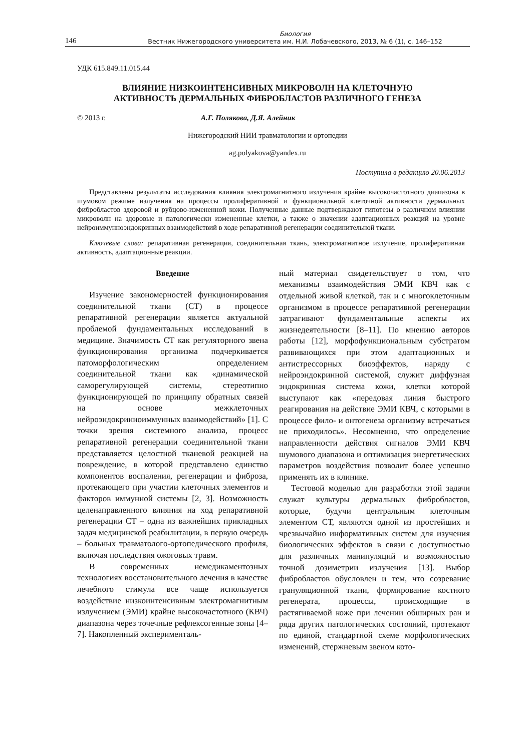146 Биология
Вестник Нижегородского университета им. Н.И. Лобачевского, 2013, № 6 (1), с. 146–152
УДК 615.849.11.015.44
ВЛИЯНИЕ НИЗКОИНТЕНСИВНЫХ МИКРОВОЛН НА КЛЕТОЧНУЮ
АКТИВНОСТЬ ДЕРМАЛЬНЫХ ФИБРОБЛАСТОВ РАЗЛИЧНОГО ГЕНЕЗА
© 2013 г. А.Г. Полякова, Д.Я. Алейник
Нижегородский НИИ травматологии и ортопедии
ag.polyakova@yandex.ru
Поступила в редакцию 20.06.2013
Представлены результаты исследования влияния электромагнитного излучения крайне высокочастотного диапазона в шумовом режиме излучения на процессы пролиферативной и функциональной клеточной активности дермальных фибробластов здоровой и рубцово-измененной кожи. Полученные данные подтверждают гипотезы о различном влиянии микроволн на здоровые и патологически измененные клетки, а также о значении адаптационных реакций на уровне нейроиммунноэндокринных взаимодействий в ходе репаративной регенерации соединительной ткани.
Ключевые слова: репаративная регенерация, соединительная ткань, электромагнитное излучение, пролиферативная активность, адаптационные реакции.
Введение
Изучение закономерностей функционирования соединительной ткани (СТ) в процессе репаративной регенерации является актуальной проблемой фундаментальных исследований в медицине. Значимость СТ как регуляторного звена функционирования организма подчеркивается патоморфологическим определением соединительной ткани как «динамической саморегулирующей системы, стереотипно функционирующей по принципу обратных связей на основе межклеточных нейроэндокринноиммунных взаимодействий» [1]. С точки зрения системного анализа, процесс репаративной регенерации соединительной ткани представляется целостной тканевой реакцией на повреждение, в которой представлено единство компонентов воспаления, регенерации и фиброза, протекающего при участии клеточных элементов и факторов иммунной системы [2, 3]. Возможность целенаправленного влияния на ход репаративной регенерации СТ – одна из важнейших прикладных задач медицинской реабилитации, в первую очередь – больных травматолого-ортопедического профиля, включая последствия ожоговых травм.
В современных немедикаментозных технологиях восстановительного лечения в качестве лечебного стимула все чаще используется воздействие низкоинтенсивным электромагнитным излучением (ЭМИ) крайне высокочастотного (КВЧ) диапазона через точечные рефлексогенные зоны [4–7]. Накопленный эксперименталь-
ный материал свидетельствует о том, что механизмы взаимодействия ЭМИ КВЧ как с отдельной живой клеткой, так и с многоклеточным организмом в процессе репаративной регенерации затрагивают фундаментальные аспекты их жизнедеятельности [8–11]. По мнению авторов работы [12], морфофункциональным субстратом развивающихся при этом адаптационных и антистрессорных биоэффектов, наряду с нейроэндокринной системой, служит диффузная эндокринная система кожи, клетки которой выступают как «передовая линия быстрого реагирования на действие ЭМИ КВЧ, с которыми в процессе фило- и онтогенеза организму встречаться не приходилось». Несомненно, что определение направленности действия сигналов ЭМИ КВЧ шумового диапазона и оптимизация энергетических параметров воздействия позволит более успешно применять их в клинике.
Тестовой моделью для разработки этой задачи служат культуры дермальных фибробластов, которые, будучи центральным клеточным элементом СТ, являются одной из простейших и чрезвычайно информативных систем для изучения биологических эффектов в связи с доступностью для различных манипуляций и возможностью точной дозиметрии излучения [13]. Выбор фибробластов обусловлен и тем, что созревание грануляционной ткани, формирование костного регенерата, процессы, происходящие в растягиваемой коже при лечении обширных ран и ряда других патологических состояний, протекают по единой, стандартной схеме морфологических изменений, стержневым звеном кото-